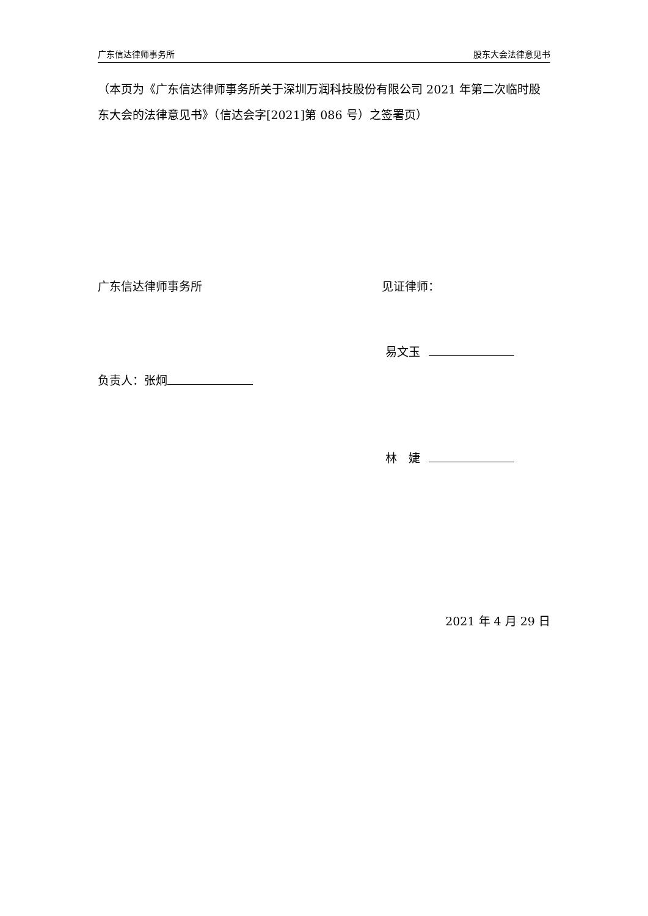广东信达律师事务所 股东大会法律意见书
（本页为《广东信达律师事务所关于深圳万润科技股份有限公司 2021 年第二次临时股东大会的法律意见书》（信达会字[2021]第 086 号）之签署页）
广东信达律师事务所 见证律师：
易文玉
负责人：张炯
林　婕
2021 年 4 月 29 日